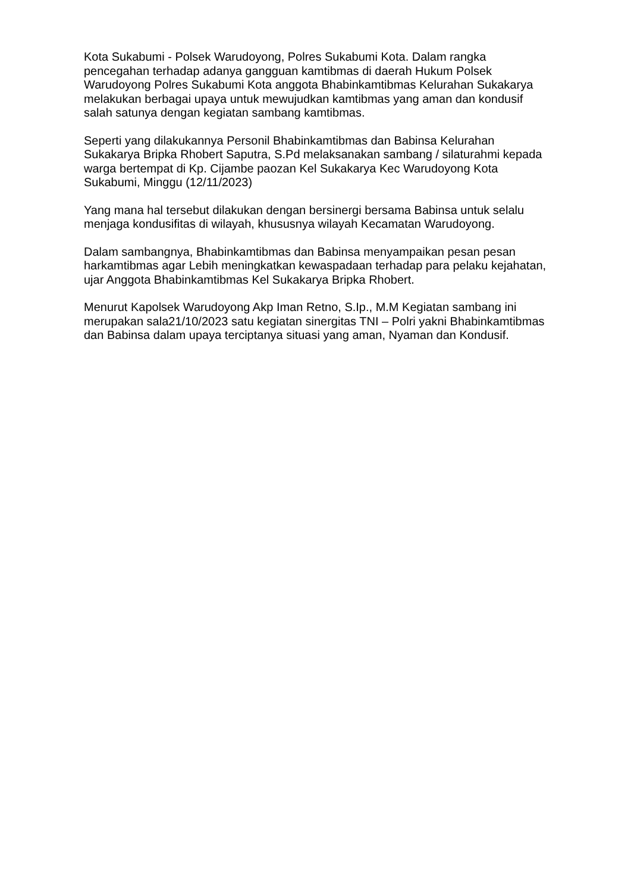Kota Sukabumi - Polsek Warudoyong, Polres Sukabumi Kota. Dalam rangka pencegahan terhadap adanya gangguan kamtibmas di daerah Hukum Polsek Warudoyong Polres Sukabumi Kota anggota Bhabinkamtibmas Kelurahan Sukakarya melakukan berbagai upaya untuk mewujudkan kamtibmas yang aman dan kondusif salah satunya dengan kegiatan sambang kamtibmas.
Seperti yang dilakukannya Personil Bhabinkamtibmas dan Babinsa Kelurahan Sukakarya Bripka Rhobert Saputra, S.Pd melaksanakan sambang / silaturahmi kepada warga bertempat di Kp. Cijambe paozan Kel Sukakarya Kec Warudoyong Kota Sukabumi, Minggu (12/11/2023)
Yang mana hal tersebut dilakukan dengan bersinergi bersama Babinsa untuk selalu menjaga kondusifitas di wilayah, khususnya wilayah Kecamatan Warudoyong.
Dalam sambangnya, Bhabinkamtibmas dan Babinsa menyampaikan pesan pesan harkamtibmas agar Lebih meningkatkan kewaspadaan terhadap para pelaku kejahatan, ujar Anggota Bhabinkamtibmas Kel Sukakarya Bripka Rhobert.
Menurut Kapolsek Warudoyong Akp Iman Retno, S.Ip., M.M Kegiatan sambang ini merupakan sala21/10/2023 satu kegiatan sinergitas TNI – Polri yakni Bhabinkamtibmas dan Babinsa dalam upaya terciptanya situasi yang aman, Nyaman dan Kondusif.